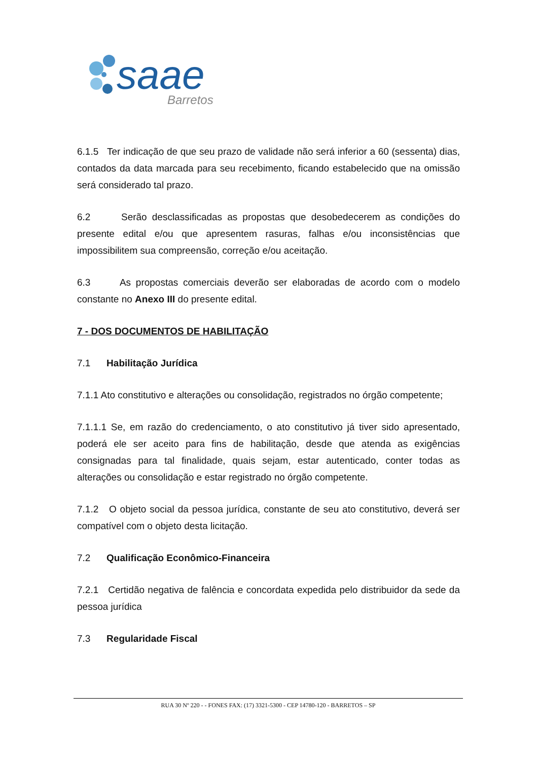saae
Barretos
6.1.5 Ter indicação de que seu prazo de validade não será inferior a 60 (sessenta) dias, contados da data marcada para seu recebimento, ficando estabelecido que na omissão será considerado tal prazo.
6.2 Serão desclassificadas as propostas que desobedecerem as condições do presente edital e/ou que apresentem rasuras, falhas e/ou inconsistências que impossibilitem sua compreensão, correção e/ou aceitação.
6.3 As propostas comerciais deverão ser elaboradas de acordo com o modelo constante no Anexo III do presente edital.
7 - DOS DOCUMENTOS DE HABILITAÇÃO
7.1 Habilitação Jurídica
7.1.1 Ato constitutivo e alterações ou consolidação, registrados no órgão competente;
7.1.1.1 Se, em razão do credenciamento, o ato constitutivo já tiver sido apresentado, poderá ele ser aceito para fins de habilitação, desde que atenda as exigências consignadas para tal finalidade, quais sejam, estar autenticado, conter todas as alterações ou consolidação e estar registrado no órgão competente.
7.1.2 O objeto social da pessoa jurídica, constante de seu ato constitutivo, deverá ser compatível com o objeto desta licitação.
7.2 Qualificação Econômico-Financeira
7.2.1 Certidão negativa de falência e concordata expedida pelo distribuidor da sede da pessoa jurídica
7.3 Regularidade Fiscal
RUA 30 Nº 220 - - FONES FAX: (17) 3321-5300 - CEP 14780-120 - BARRETOS – SP